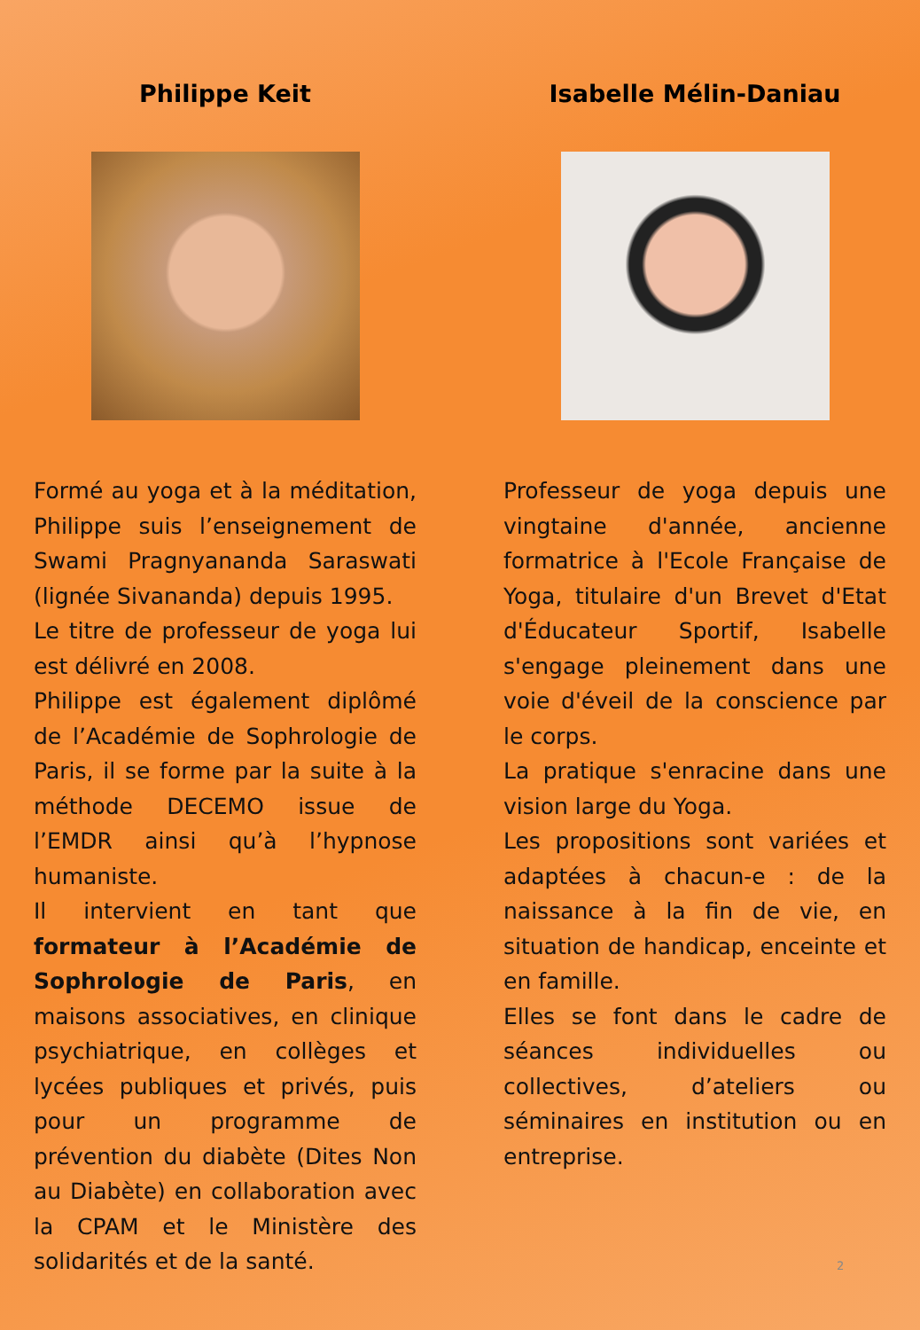Philippe Keit
Formé au yoga et à la méditation, Philippe suis l’enseignement de Swami Pragnyananda Saraswati (lignée Sivananda) depuis 1995.
Le titre de professeur de yoga lui est délivré en 2008.
Philippe est également diplômé de l’Académie de Sophrologie de Paris, il se forme par la suite à la méthode DECEMO issue de l’EMDR ainsi qu’à l’hypnose humaniste.
Il intervient en tant que formateur à l’Académie de Sophrologie de Paris, en maisons associatives, en clinique psychiatrique, en collèges et lycées publiques et privés, puis pour un programme de prévention du diabète (Dites Non au Diabète) en collaboration avec la CPAM et le Ministère des solidarités et de la santé.
Isabelle Mélin-Daniau
Professeur de yoga depuis une vingtaine d'année, ancienne formatrice à l'Ecole Française de Yoga, titulaire d'un Brevet d'Etat d'Éducateur Sportif, Isabelle s'engage pleinement dans une voie d'éveil de la conscience par le corps.
La pratique s'enracine dans une vision large du Yoga.
Les propositions sont variées et adaptées à chacun-e : de la naissance à la fin de vie, en situation de handicap, enceinte et en famille.
Elles se font dans le cadre de séances individuelles ou collectives, d’ateliers ou séminaires en institution ou en entreprise.
2